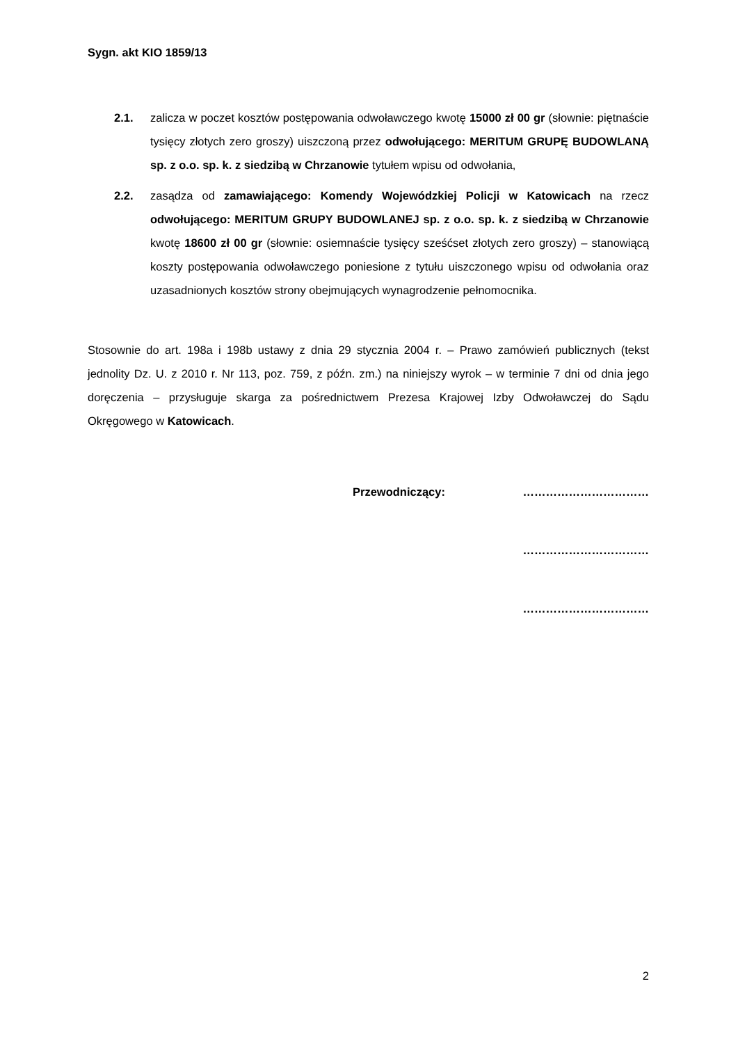Sygn. akt KIO 1859/13
2.1. zalicza w poczet kosztów postępowania odwoławczego kwotę 15000 zł 00 gr (słownie: piętnaście tysięcy złotych zero groszy) uiszczoną przez odwołującego: MERITUM GRUPĘ BUDOWLANĄ sp. z o.o. sp. k. z siedzibą w Chrzanowie tytułem wpisu od odwołania,
2.2. zasądza od zamawiającego: Komendy Wojewódzkiej Policji w Katowicach na rzecz odwołującego: MERITUM GRUPY BUDOWLANEJ sp. z o.o. sp. k. z siedzibą w Chrzanowie kwotę 18600 zł 00 gr (słownie: osiemnaście tysięcy sześćset złotych zero groszy) – stanowiącą koszty postępowania odwoławczego poniesione z tytułu uiszczonego wpisu od odwołania oraz uzasadnionych kosztów strony obejmujących wynagrodzenie pełnomocnika.
Stosownie do art. 198a i 198b ustawy z dnia 29 stycznia 2004 r. – Prawo zamówień publicznych (tekst jednolity Dz. U. z 2010 r. Nr 113, poz. 759, z późn. zm.) na niniejszy wyrok – w terminie 7 dni od dnia jego doręczenia – przysługuje skarga za pośrednictwem Prezesa Krajowej Izby Odwoławczej do Sądu Okręgowego w Katowicach.
Przewodniczący: ……………………………
……………………………
……………………………
2